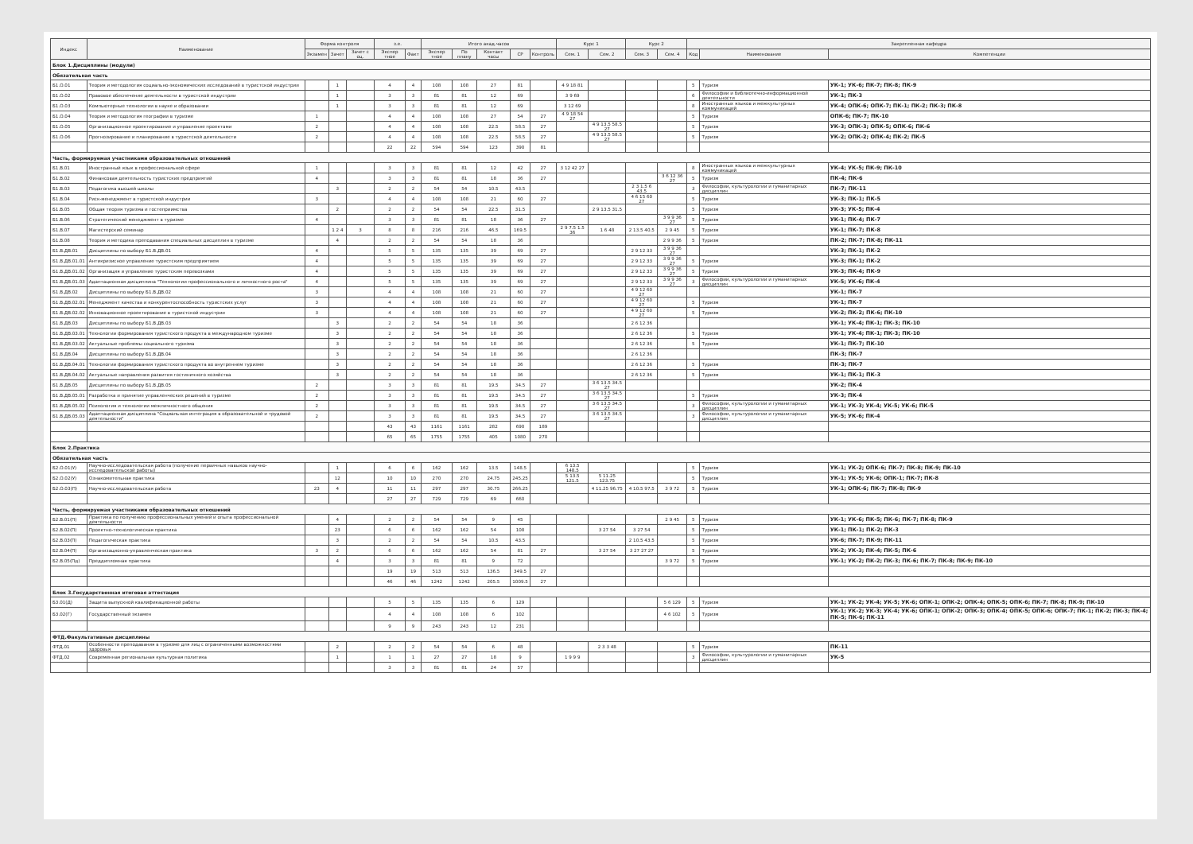| Индекс | Наименование | Форма контроля | | | з.е. | | Итого акад.часов | | | | | Курс 1 | | Курс 2 | | Закрепленная кафедра | | |
| --- | --- | --- | --- | --- | --- | --- | --- | --- | --- | --- | --- | --- | --- | --- | --- | --- | --- | --- |
| | | Экзамен | Зачет | Зачет с оц. | Экспер тное | Факт | Экспер тное | По плану | Контакт часы | СР | Контроль | Сем. 1 | Сем. 2 | Сем. 3 | Сем. 4 | Код | Наименование | Компетенции |
| Блок 1.Дисциплины (модули) | | | | | | | | | | | | | | | | | | |
| Обязательная часть | | | | | | | | | | | | | | | | | | |
| Б1.О.01 | Теория и методология социально-экономических исследований в туристской индустрии | | 1 | | 4 | 4 | 108 | 108 | 27 | 81 | | 4 9 18 81 | | | | 5 | Туризм | УК-1; УК-6; ПК-7; ПК-8; ПК-9 |
| Б1.О.02 | Правовое обеспечение деятельности в туристской индустрии | | 1 | | 3 | 3 | 81 | 81 | 12 | 69 | | 3 9 69 | | | | 6 | Философии и библиотечно-информационной деятельности | УК-1; ПК-3 |
| Б1.О.03 | Компьютерные технологии в науке и образовании | | 1 | | 3 | 3 | 81 | 81 | 12 | 69 | | 3 12 69 | | | | 8 | Иностранных языков и межкультурных коммуникаций | УК-4; ОПК-6; ОПК-7; ПК-1; ПК-2; ПК-3; ПК-8 |
| Б1.О.04 | Теория и методология географии в туризме | 1 | | | 4 | 4 | 108 | 108 | 27 | 54 | 27 | 4 9 18 54 27 | | | | 5 | Туризм | ОПК-6; ПК-7; ПК-10 |
| Б1.О.05 | Организационное проектирование и управление проектами | 2 | | | 4 | 4 | 108 | 108 | 22.5 | 58.5 | 27 | | 4 9 13.5 58.5 27 | | | 5 | Туризм | УК-3; ОПК-3; ОПК-5; ОПК-6; ПК-6 |
| Б1.О.06 | Прогнозирование и планирование в туристской деятельности | 2 | | | 4 | 4 | 108 | 108 | 22.5 | 58.5 | 27 | | 4 9 13.5 58.5 27 | | | 5 | Туризм | УК-2; ОПК-2; ОПК-4; ПК-2; ПК-5 |
| | | | | | 22 | 22 | 594 | 594 | 123 | 390 | 81 | | | | | | | |
| Часть, формируемая участниками образовательных отношений | | | | | | | | | | | | | | | | | | |
| Б1.В.01 | Иностранный язык в профессиональной сфере | 1 | | | 3 | 3 | 81 | 81 | 12 | 42 | 27 | 3 12 42 27 | | | | 8 | Иностранных языков и межкультурных коммуникаций | УК-4; УК-5; ПК-9; ПК-10 |
| Б1.В.02 | Финансовая деятельность туристских предприятий | 4 | | | 3 | 3 | 81 | 81 | 18 | 36 | 27 | | | | 3 6 12 36 27 | 5 | Туризм | ПК-4; ПК-6 |
| Б1.В.03 | Педагогика высшей школы | | 3 | | 2 | 2 | 54 | 54 | 10.5 | 43.5 | | | | 2 3 1.5 6 43.5 | | 3 | Философии, культурологии и гуманитарных дисциплин | ПК-7; ПК-11 |
| Б1.В.04 | Риск-менеджмент в туристской индустрии | 3 | | | 4 | 4 | 108 | 108 | 21 | 60 | 27 | | | 4 6 15 60 27 | | 5 | Туризм | УК-3; ПК-1; ПК-5 |
| Б1.В.05 | Общая теория туризма и гостеприимства | | 2 | | 2 | 2 | 54 | 54 | 22.5 | 31.5 | | | 2 9 13.5 31.5 | | | 5 | Туризм | УК-3; УК-5; ПК-4 |
| Б1.В.06 | Стратегический менеджмент в туризме | 4 | | | 3 | 3 | 81 | 81 | 18 | 36 | 27 | | | | 3 9 9 36 27 | 5 | Туризм | УК-1; ПК-4; ПК-7 |
| Б1.В.07 | Магистерский семинар | | 1 2 4 | 3 | 8 | 8 | 216 | 216 | 46.5 | 169.5 | | 2 9 7.5 1.5 36 | 1 6 48 | 2 13.5 40.5 | 2 9 45 | 5 | Туризм | УК-1; ПК-7; ПК-8 |
| Б1.В.08 | Теория и методика преподавания специальных дисциплин в туризме | | 4 | | 2 | 2 | 54 | 54 | 18 | 36 | | | | | 2 9 9 36 | 5 | Туризм | ПК-2; ПК-7; ПК-8; ПК-11 |
| Б1.В.ДВ.01 | Дисциплины по выбору Б1.В.ДВ.01 | 4 | | | 5 | 5 | 135 | 135 | 39 | 69 | 27 | | | 2 9 12 33 | 3 9 9 36 27 | | | УК-3; ПК-1; ПК-2 |
| Б1.В.ДВ.01.01 | Антикризисное управление туристским предприятием | 4 | | | 5 | 5 | 135 | 135 | 39 | 69 | 27 | | | 2 9 12 33 | 3 9 9 36 27 | 5 | Туризм | УК-3; ПК-1; ПК-2 |
| Б1.В.ДВ.01.02 | Организация и управление туристским перевозками | 4 | | | 5 | 5 | 135 | 135 | 39 | 69 | 27 | | | 2 9 12 33 | 3 9 9 36 27 | 5 | Туризм | УК-3; ПК-4; ПК-9 |
| Б1.В.ДВ.01.03 | Адаптационная дисциплина "Технологии профессионального и личностного роста" | 4 | | | 5 | 5 | 135 | 135 | 39 | 69 | 27 | | | 2 9 12 33 | 3 9 9 36 27 | 3 | Философии, культурологии и гуманитарных дисциплин | УК-5; УК-6; ПК-4 |
| Б1.В.ДВ.02 | Дисциплины по выбору Б1.В.ДВ.02 | 3 | | | 4 | 4 | 108 | 108 | 21 | 60 | 27 | | | 4 9 12 60 27 | | | | УК-1; ПК-7 |
| Б1.В.ДВ.02.01 | Менеджмент качества и конкурентоспособность туристских услуг | 3 | | | 4 | 4 | 108 | 108 | 21 | 60 | 27 | | | 4 9 12 60 27 | | 5 | Туризм | УК-1; ПК-7 |
| Б1.В.ДВ.02.02 | Инновационное проектирование в туристской индустрии | 3 | | | 4 | 4 | 108 | 108 | 21 | 60 | 27 | | | 4 9 12 60 27 | | 5 | Туризм | УК-2; ПК-2; ПК-6; ПК-10 |
| Б1.В.ДВ.03 | Дисциплины по выбору Б1.В.ДВ.03 | | 3 | | 2 | 2 | 54 | 54 | 18 | 36 | | | | 2 6 12 36 | | | | УК-1; УК-4; ПК-1; ПК-3; ПК-10 |
| Б1.В.ДВ.03.01 | Технологии формирования туристского продукта в международном туризме | | 3 | | 2 | 2 | 54 | 54 | 18 | 36 | | | | 2 6 12 36 | | 5 | Туризм | УК-1; УК-4; ПК-1; ПК-3; ПК-10 |
| Б1.В.ДВ.03.02 | Актуальные проблемы социального туризма | | 3 | | 2 | 2 | 54 | 54 | 18 | 36 | | | | 2 6 12 36 | | 5 | Туризм | УК-1; ПК-7; ПК-10 |
| Б1.В.ДВ.04 | Дисциплины по выбору Б1.В.ДВ.04 | | 3 | | 2 | 2 | 54 | 54 | 18 | 36 | | | | 2 6 12 36 | | | | ПК-3; ПК-7 |
| Б1.В.ДВ.04.01 | Технологии формирования туристского продукта во внутреннем туризме | | 3 | | 2 | 2 | 54 | 54 | 18 | 36 | | | | 2 6 12 36 | | 5 | Туризм | ПК-3; ПК-7 |
| Б1.В.ДВ.04.02 | Актуальные направления развития гостиничного хозяйства | | 3 | | 2 | 2 | 54 | 54 | 18 | 36 | | | | 2 6 12 36 | | 5 | Туризм | УК-1; ПК-1; ПК-3 |
| Б1.В.ДВ.05 | Дисциплины по выбору Б1.В.ДВ.05 | 2 | | | 3 | 3 | 81 | 81 | 19.5 | 34.5 | 27 | | 3 6 13.5 34.5 27 | | | | | УК-2; ПК-4 |
| Б1.В.ДВ.05.01 | Разработка и принятие управленческих решений в туризме | 2 | | | 3 | 3 | 81 | 81 | 19.5 | 34.5 | 27 | | 3 6 13.5 34.5 27 | | | 5 | Туризм | УК-3; ПК-4 |
| Б1.В.ДВ.05.02 | Психология и технологии межличностного общения | 2 | | | 3 | 3 | 81 | 81 | 19.5 | 34.5 | 27 | | 3 6 13.5 34.5 27 | | | 3 | Философии, культурологии и гуманитарных дисциплин | УК-1; УК-3; УК-4; УК-5; УК-6; ПК-5 |
| Б1.В.ДВ.05.03 | Адаптационная дисциплина "Социальная интеграция в образовательной и трудовой деятельности" | 2 | | | 3 | 3 | 81 | 81 | 19.5 | 34.5 | 27 | | 3 6 13.5 34.5 27 | | | 3 | Философии, культурологии и гуманитарных дисциплин | УК-5; УК-6; ПК-4 |
| | | | | | 43 | 43 | 1161 | 1161 | 282 | 690 | 189 | | | | | | | |
| | | | | | 65 | 65 | 1755 | 1755 | 405 | 1080 | 270 | | | | | | | |
| Блок 2.Практика | | | | | | | | | | | | | | | | | | |
| Обязательная часть | | | | | | | | | | | | | | | | | | |
| Б2.О.01(У) | Научно-исследовательская работа (получение первичных навыков научно-исследовательской работы) | | 1 | | 6 | 6 | 162 | 162 | 13.5 | 148.5 | | 6 13.5 148.5 | | | | 5 | Туризм | УК-1; УК-2; ОПК-6; ПК-7; ПК-8; ПК-9; ПК-10 |
| Б2.О.02(У) | Ознакомительная практика | | 12 | | 10 | 10 | 270 | 270 | 24.75 | 245.25 | | 5 13.5 121.5 | 5 11.25 123.75 | | | 5 | Туризм | УК-1; УК-5; УК-6; ОПК-1; ПК-7; ПК-8 |
| Б2.О.03(П) | Научно-исследовательская работа | 23 | 4 | | 11 | 11 | 297 | 297 | 30.75 | 266.25 | | | 4 11.25 96.75 | 4 10.5 97.5 | 3 9 72 | 5 | Туризм | УК-1; ОПК-6; ПК-7; ПК-8; ПК-9 |
| | | | | | 27 | 27 | 729 | 729 | 69 | 660 | | | | | | | | |
| Часть, формируемая участниками образовательных отношений | | | | | | | | | | | | | | | | | | |
| Б2.В.01(П) | Практика по получению профессиональных умений и опыта профессиональной деятельности | | 4 | | 2 | 2 | 54 | 54 | 9 | 45 | | | | | 2 9 45 | 5 | Туризм | УК-1; УК-6; ПК-5; ПК-6; ПК-7; ПК-8; ПК-9 |
| Б2.В.02(П) | Проектно-технологическая практика | | 23 | | 6 | 6 | 162 | 162 | 54 | 108 | | | 3 27 54 | 3 27 54 | | 5 | Туризм | УК-1; ПК-1; ПК-2; ПК-3 |
| Б2.В.03(П) | Педагогическая практика | | 3 | | 2 | 2 | 54 | 54 | 10.5 | 43.5 | | | | 2 10.5 43.5 | | 5 | Туризм | УК-6; ПК-7; ПК-9; ПК-11 |
| Б2.В.04(П) | Организационно-управленческая практика | 3 | 2 | | 6 | 6 | 162 | 162 | 54 | 81 | 27 | | 3 27 54 | 3 27 27 27 | | 5 | Туризм | УК-2; УК-3; ПК-4; ПК-5; ПК-6 |
| Б2.В.05(Пд) | Преддипломная практика | | 4 | | 3 | 3 | 81 | 81 | 9 | 72 | | | | | 3 9 72 | 5 | Туризм | УК-1; УК-2; ПК-2; ПК-3; ПК-6; ПК-7; ПК-8; ПК-9; ПК-10 |
| | | | | | 19 | 19 | 513 | 513 | 136.5 | 349.5 | 27 | | | | | | | |
| | | | | | 46 | 46 | 1242 | 1242 | 205.5 | 1009.5 | 27 | | | | | | | |
| Блок 3.Государственная итоговая аттестация | | | | | | | | | | | | | | | | | | |
| Б3.01(Д) | Защита выпускной квалификационной работы | | | | 5 | 5 | 135 | 135 | 6 | 129 | | | | | 5 6 129 | 5 | Туризм | УК-1; УК-2; УК-4; УК-5; УК-6; ОПК-1; ОПК-2; ОПК-4; ОПК-5; ОПК-6; ПК-7; ПК-8; ПК-9; ПК-10 |
| Б3.02(Г) | Государственный экзамен | | | | 4 | 4 | 108 | 108 | 6 | 102 | | | | | 4 6 102 | 5 | Туризм | УК-1; УК-2; УК-3; УК-4; УК-6; ОПК-1; ОПК-2; ОПК-3; ОПК-4; ОПК-5; ОПК-6; ОПК-7; ПК-1; ПК-2; ПК-3; ПК-4; ПК-5; ПК-6; ПК-11 |
| | | | | | 9 | 9 | 243 | 243 | 12 | 231 | | | | | | | | |
| ФТД.Факультативные дисциплины | | | | | | | | | | | | | | | | | | |
| ФТД.01 | Особенности преподавания в туризме для лиц с ограниченными возможностями здоровья | | 2 | | 2 | 2 | 54 | 54 | 6 | 48 | | | 2 3 3 48 | | | 5 | Туризм | ПК-11 |
| ФТД.02 | Современная региональная культурная политика | | 1 | | 1 | 1 | 27 | 27 | 18 | 9 | | 1 9 9 9 | | | | 3 | Философии, культурологии и гуманитарных дисциплин | УК-5 |
| | | | | | 3 | 3 | 81 | 81 | 24 | 57 | | | | | | | | |